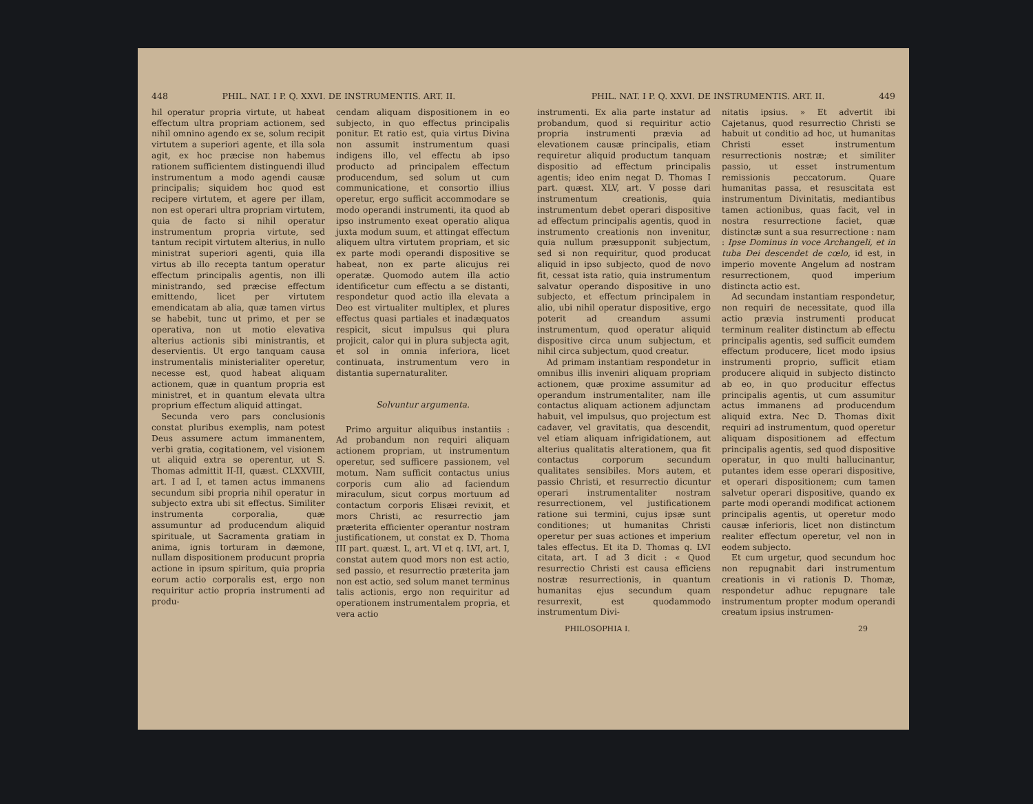448 PHIL. NAT. I P. Q. XXVI. DE INSTRUMENTIS. ART. II.
hil operatur propria virtute, ut habeat effectum ultra propriam actionem, sed nihil omnino agendo ex se, solum recipit virtutem a superiori agente, et illa sola agit, ex hoc præcise non habemus rationem sufficientem distinguendi illud instrumentum a modo agendi causæ principalis; siquidem hoc quod est recipere virtutem, et agere per illam, non est operari ultra propriam virtutem, quia de facto si nihil operatur instrumentum propria virtute, sed tantum recipit virtutem alterius, in nullo ministrat superiori agenti, quia illa virtus ab illo recepta tantum operatur effectum principalis agentis, non illi ministrando, sed præcise effectum emittendo, licet per virtutem emendicatam ab alia, quæ tamen virtus se habebit, tunc ut primo, et per se operativa, non ut motio elevativa alterius actionis sibi ministrantis, et deservientis. Ut ergo tanquam causa instrumentalis ministerialiter operetur, necesse est, quod habeat aliquam actionem, quæ in quantum propria est ministret, et in quantum elevata ultra proprium effectum aliquid attingat.
Secunda vero pars conclusionis constat pluribus exemplis, nam potest Deus assumere actum immanentem, verbi gratia, cogitationem, vel visionem ut aliquid extra se operentur, ut S. Thomas admittit II-II, quæst. CLXXVIII, art. I ad I, et tamen actus immanens secundum sibi propria nihil operatur in subjecto extra ubi sit effectus. Similiter instrumenta corporalia, quæ assumuntur ad producendum aliquid spirituale, ut Sacramenta gratiam in anima, ignis torturam in dæmone, nullam dispositionem producunt propria actione in ipsum spiritum, quia propria eorum actio corporalis est, ergo non requiritur actio propria instrumenti ad produ-
cendam aliquam dispositionem in eo subjecto, in quo effectus principalis ponitur. Et ratio est, quia virtus Divina non assumit instrumentum quasi indigens illo, vel effectu ab ipso producto ad principalem effectum producendum, sed solum ut cum communicatione, et consortio illius operetur, ergo sufficit accommodare se modo operandi instrumenti, ita quod ab ipso instrumento exeat operatio aliqua juxta modum suum, et attingat effectum aliquem ultra virtutem propriam, et sic ex parte modi operandi dispositive se habeat, non ex parte alicujus rei operatæ. Quomodo autem illa actio identificetur cum effectu a se distanti, respondetur quod actio illa elevata a Deo est virtualiter multiplex, et plures effectus quasi partiales et inadæquatos respicit, sicut impulsus qui plura projicit, calor qui in plura subjecta agit, et sol in omnia inferiora, licet continuata, instrumentum vero in distantia supernaturaliter.
Solvuntur argumenta.
Primo arguitur aliquibus instantiis : Ad probandum non requiri aliquam actionem propriam, ut instrumentum operetur, sed sufficere passionem, vel motum. Nam sufficit contactus unius corporis cum alio ad faciendum miraculum, sicut corpus mortuum ad contactum corporis Elisæi revixit, et mors Christi, ac resurrectio jam præterita efficienter operantur nostram justificationem, ut constat ex D. Thoma III part. quæst. L, art. VI et q. LVI, art. I, constat autem quod mors non est actio, sed passio, et resurrectio præterita jam non est actio, sed solum manet terminus talis actionis, ergo non requiritur ad operationem instrumentalem propria, et vera actio
PHIL. NAT. I P. Q. XXVI. DE INSTRUMENTIS. ART. II. 449
instrumenti. Ex alia parte instatur ad probandum, quod si requiritur actio propria instrumenti prævia ad elevationem causæ principalis, etiam requiretur aliquid productum tanquam dispositio ad effectum principalis agentis; ideo enim negat D. Thomas I part. quæst. XLV, art. V posse dari instrumentum creationis, quia instrumentum debet operari dispositive ad effectum principalis agentis, quod in instrumento creationis non invenitur, quia nullum præsupponit subjectum, sed si non requiritur, quod producat aliquid in ipso subjecto, quod de novo fit, cessat ista ratio, quia instrumentum salvatur operando dispositive in uno subjecto, et effectum principalem in alio, ubi nihil operatur dispositive, ergo poterit ad creandum assumi instrumentum, quod operatur aliquid dispositive circa unum subjectum, et nihil circa subjectum, quod creatur.
Ad primam instantiam respondetur in omnibus illis inveniri aliquam propriam actionem, quæ proxime assumitur ad operandum instrumentaliter, nam ille contactus aliquam actionem adjunctam habuit, vel impulsus, quo projectum est cadaver, vel gravitatis, qua descendit, vel etiam aliquam infrigidationem, aut alterius qualitatis alterationem, qua fit contactus corporum secundum qualitates sensibiles. Mors autem, et passio Christi, et resurrectio dicuntur operari instrumentaliter nostram resurrectionem, vel justificationem ratione sui termini, cujus ipsæ sunt conditiones; ut humanitas Christi operetur per suas actiones et imperium tales effectus. Et ita D. Thomas q. LVI citata, art. I ad 3 dicit : « Quod resurrectio Christi est causa efficiens nostræ resurrectionis, in quantum humanitas ejus secundum quam resurrexit, est quodammodo instrumentum Divi-
nitatis ipsius. » Et advertit ibi Cajetanus, quod resurrectio Christi se habuit ut conditio ad hoc, ut humanitas Christi esset instrumentum resurrectionis nostræ; et similiter passio, ut esset instrumentum remissionis peccatorum. Quare humanitas passa, et resuscitata est instrumentum Divinitatis, mediantibus tamen actionibus, quas facit, vel in nostra resurrectione faciet, quæ distinctæ sunt a sua resurrectione : nam : Ipse Dominus in voce Archangeli, et in tuba Dei descendet de cœlo, id est, in imperio movente Angelum ad nostram resurrectionem, quod imperium distincta actio est.
Ad secundam instantiam respondetur, non requiri de necessitate, quod illa actio prævia instrumenti producat terminum realiter distinctum ab effectu principalis agentis, sed sufficit eumdem effectum producere, licet modo ipsius instrumenti proprio, sufficit etiam producere aliquid in subjecto distincto ab eo, in quo producitur effectus principalis agentis, ut cum assumitur actus immanens ad producendum aliquid extra. Nec D. Thomas dixit requiri ad instrumentum, quod operetur aliquam dispositionem ad effectum principalis agentis, sed quod dispositive operatur, in quo multi hallucinantur, putantes idem esse operari dispositive, et operari dispositionem; cum tamen salvetur operari dispositive, quando ex parte modi operandi modificat actionem principalis agentis, ut operetur modo causæ inferioris, licet non distinctum realiter effectum operetur, vel non in eodem subjecto.
Et cum urgetur, quod secundum hoc non repugnabit dari instrumentum creationis in vi rationis D. Thomæ, respondetur adhuc repugnare tale instrumentum propter modum operandi creatum ipsius instrumen-
PHILOSOPHIA I. 29